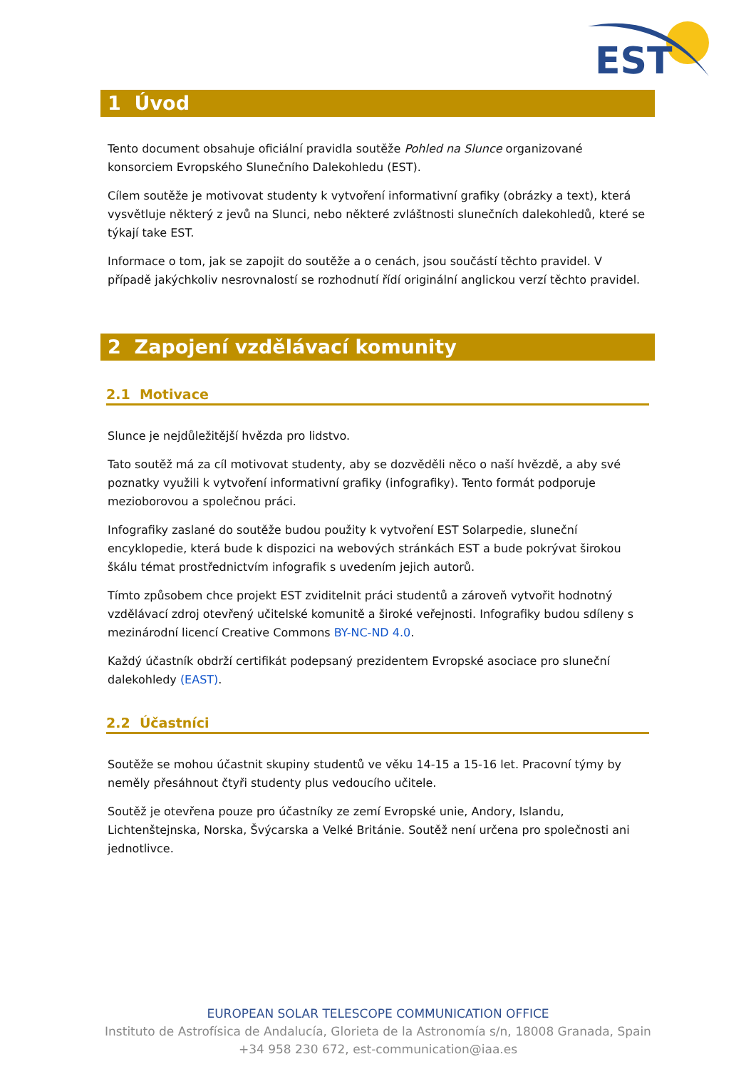EST
1 Úvod
Tento document obsahuje oficiální pravidla soutěže Pohled na Slunce organizované konsorciem Evropského Slunečního Dalekohledu (EST).
Cílem soutěže je motivovat studenty k vytvoření informativní grafiky (obrázky a text), která vysvětluje některý z jevů na Slunci, nebo některé zvláštnosti slunečních dalekohledů, které se týkají take EST.
Informace o tom, jak se zapojit do soutěže a o cenách, jsou součástí těchto pravidel. V případě jakýchkoliv nesrovnalostí se rozhodnutí řídí originální anglickou verzí těchto pravidel.
2 Zapojení vzdělávací komunity
2.1 Motivace
Slunce je nejdůležitější hvězda pro lidstvo.
Tato soutěž má za cíl motivovat studenty, aby se dozvěděli něco o naší hvězdě, a aby své poznatky využili k vytvoření informativní grafiky (infografiky). Tento formát podporuje mezioborovou a společnou práci.
Infografiky zaslané do soutěže budou použity k vytvoření EST Solarpedie, sluneční encyklopedie, která bude k dispozici na webových stránkách EST a bude pokrývat širokou škálu témat prostřednictvím infografik s uvedením jejich autorů.
Tímto způsobem chce projekt EST zviditelnit práci studentů a zároveň vytvořit hodnotný vzdělávací zdroj otevřený učitelské komunitě a široké veřejnosti. Infografiky budou sdíleny s mezinárodní licencí Creative Commons BY-NC-ND 4.0.
Každý účastník obdrží certifikát podepsaný prezidentem Evropské asociace pro sluneční dalekohledy (EAST).
2.2 Účastníci
Soutěže se mohou účastnit skupiny studentů ve věku 14-15 a 15-16 let. Pracovní týmy by neměly přesáhnout čtyři studenty plus vedoucího učitele.
Soutěž je otevřena pouze pro účastníky ze zemí Evropské unie, Andory, Islandu, Lichtenštejnska, Norska, Švýcarska a Velké Británie. Soutěž není určena pro společnosti ani jednotlivce.
EUROPEAN SOLAR TELESCOPE COMMUNICATION OFFICE
Instituto de Astrofísica de Andalucía, Glorieta de la Astronomía s/n, 18008 Granada, Spain
+34 958 230 672, est-communication@iaa.es